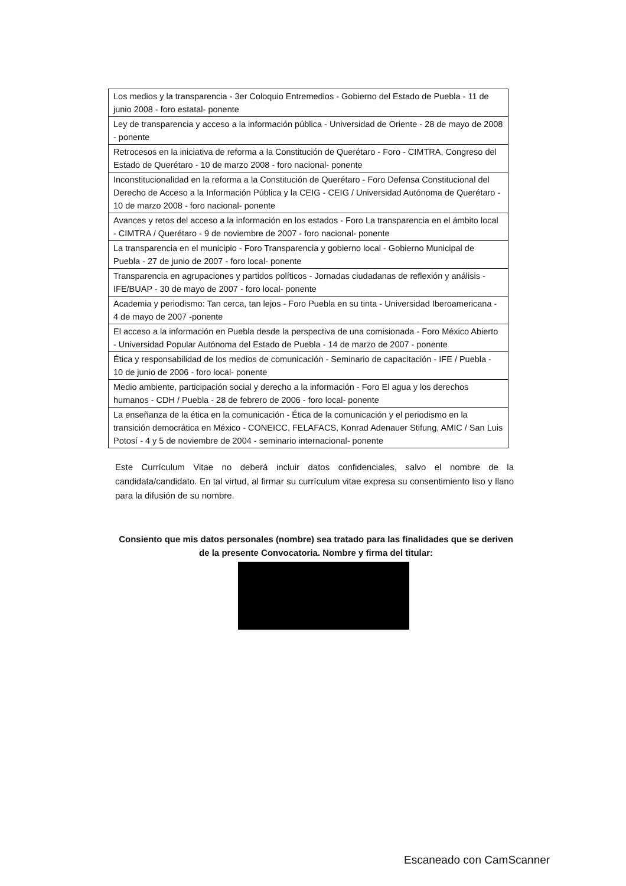| Los medios y la transparencia - 3er Coloquio Entremedios - Gobierno del Estado de Puebla - 11 de junio 2008 - foro estatal- ponente |
| Ley de transparencia y acceso a la información pública - Universidad de Oriente - 28 de mayo de 2008 - ponente |
| Retrocesos en la iniciativa de reforma a la Constitución de Querétaro - Foro - CIMTRA, Congreso del Estado de Querétaro - 10 de marzo 2008 - foro nacional- ponente |
| Inconstitucionalidad en la reforma a la Constitución de Querétaro - Foro Defensa Constitucional del Derecho de Acceso a la Información Pública y la CEIG - CEIG / Universidad Autónoma de Querétaro - 10 de marzo 2008 - foro nacional- ponente |
| Avances y retos del acceso a la información en los estados - Foro La transparencia en el ámbito local - CIMTRA / Querétaro - 9 de noviembre de 2007 - foro nacional- ponente |
| La transparencia en el municipio - Foro Transparencia y gobierno local - Gobierno Municipal de Puebla - 27 de junio de 2007 - foro local- ponente |
| Transparencia en agrupaciones y partidos políticos - Jornadas ciudadanas de reflexión y análisis - IFE/BUAP - 30 de mayo de 2007 - foro local- ponente |
| Academia y periodismo: Tan cerca, tan lejos - Foro Puebla en su tinta - Universidad Iberoamericana - 4 de mayo de 2007 -ponente |
| El acceso a la información en Puebla desde la perspectiva de una comisionada - Foro México Abierto - Universidad Popular Autónoma del Estado de Puebla - 14 de marzo de 2007 - ponente |
| Ética y responsabilidad de los medios de comunicación - Seminario de capacitación - IFE / Puebla - 10 de junio de 2006 - foro local- ponente |
| Medio ambiente, participación social y derecho a la información - Foro El agua y los derechos humanos - CDH / Puebla - 28 de febrero de 2006 - foro local- ponente |
| La enseñanza de la ética en la comunicación - Ética de la comunicación y el periodismo en la transición democrática en México - CONEICC, FELAFACS, Konrad Adenauer Stifung, AMIC / San Luis Potosí - 4 y 5 de noviembre de 2004 - seminario internacional- ponente |
Este Currículum Vitae no deberá incluir datos confidenciales, salvo el nombre de la candidata/candidato. En tal virtud, al firmar su currículum vitae expresa su consentimiento liso y llano para la difusión de su nombre.
Consiento que mis datos personales (nombre) sea tratado para las finalidades que se deriven de la presente Convocatoria. Nombre y firma del titular:
Escaneado con CamScanner